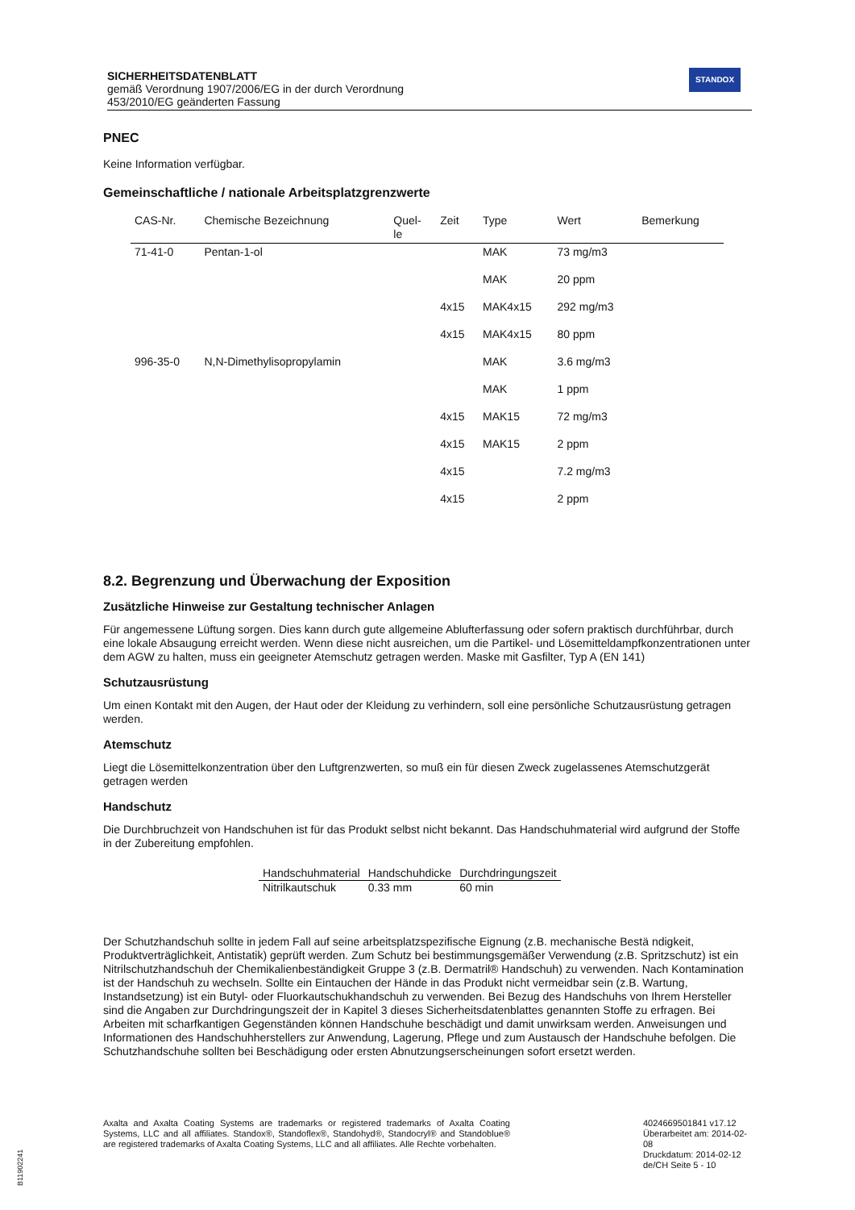SICHERHEITSDATENBLATT
gemäß Verordnung 1907/2006/EG in der durch Verordnung
453/2010/EG geänderten Fassung
STANDOX
PNEC
Keine Information verfügbar.
Gemeinschaftliche / nationale Arbeitsplatzgrenzwerte
| CAS-Nr. | Chemische Bezeichnung | Quel- le | Zeit | Type | Wert | Bemerkung |
| --- | --- | --- | --- | --- | --- | --- |
| 71-41-0 | Pentan-1-ol | | | MAK | 73 mg/m3 | |
| | | | | MAK | 20 ppm | |
| | | | 4x15 | MAK4x15 | 292 mg/m3 | |
| | | | 4x15 | MAK4x15 | 80 ppm | |
| 996-35-0 | N,N-Dimethylisopropylamin | | | MAK | 3.6 mg/m3 | |
| | | | | MAK | 1 ppm | |
| | | | 4x15 | MAK15 | 72 mg/m3 | |
| | | | 4x15 | MAK15 | 2 ppm | |
| | | | 4x15 | | 7.2 mg/m3 | |
| | | | 4x15 | | 2 ppm | |
8.2. Begrenzung und Überwachung der Exposition
Zusätzliche Hinweise zur Gestaltung technischer Anlagen
Für angemessene Lüftung sorgen. Dies kann durch gute allgemeine Ablufterfassung oder sofern praktisch durchführbar, durch eine lokale Absaugung erreicht werden. Wenn diese nicht ausreichen, um die Partikel- und Lösemitteldampfkonzentrationen unter dem AGW zu halten, muss ein geeigneter Atemschutz getragen werden. Maske mit Gasfilter, Typ A (EN 141)
Schutzausrüstung
Um einen Kontakt mit den Augen, der Haut oder der Kleidung zu verhindern, soll eine persönliche Schutzausrüstung getragen werden.
Atemschutz
Liegt die Lösemittelkonzentration über den Luftgrenzwerten, so muß ein für diesen Zweck zugelassenes Atemschutzgerät getragen werden
Handschutz
Die Durchbruchzeit von Handschuhen ist für das Produkt selbst nicht bekannt. Das Handschuhmaterial wird aufgrund der Stoffe in der Zubereitung empfohlen.
| Handschuhmaterial | Handschuhdicke | Durchdringungszeit |
| --- | --- | --- |
| Nitrilkautschuk | 0.33 mm | 60 min |
Der Schutzhandschuh sollte in jedem Fall auf seine arbeitsplatzspezifische Eignung (z.B. mechanische Bestä ndigkeit, Produktverträglichkeit, Antistatik) geprüft werden. Zum Schutz bei bestimmungsgemäßer Verwendung (z.B. Spritzschutz) ist ein Nitrilschutzhandschuh der Chemikalienbeständigkeit Gruppe 3 (z.B. Dermatril® Handschuh) zu verwenden. Nach Kontamination ist der Handschuh zu wechseln. Sollte ein Eintauchen der Hände in das Produkt nicht vermeidbar sein (z.B. Wartung, Instandsetzung) ist ein Butyl- oder Fluorkautschukhandschuh zu verwenden. Bei Bezug des Handschuhs von Ihrem Hersteller sind die Angaben zur Durchdringungszeit der in Kapitel 3 dieses Sicherheitsdatenblattes genannten Stoffe zu erfragen. Bei Arbeiten mit scharfkantigen Gegenständen können Handschuhe beschädigt und damit unwirksam werden. Anweisungen und Informationen des Handschuhherstellers zur Anwendung, Lagerung, Pflege und zum Austausch der Handschuhe befolgen. Die Schutzhandschuhe sollten bei Beschädigung oder ersten Abnutzungserscheinungen sofort ersetzt werden.
Axalta and Axalta Coating Systems are trademarks or registered trademarks of Axalta Coating Systems, LLC and all affiliates. Standox®, Standoflex®, Standohyd®, Standocryl® and Standoblue® are registered trademarks of Axalta Coating Systems, LLC and all affiliates. Alle Rechte vorbehalten.
4024669501841 v17.12
Überarbeitet am: 2014-02-08
Druckdatum: 2014-02-12
de/CH Seite 5 - 10
B11902241